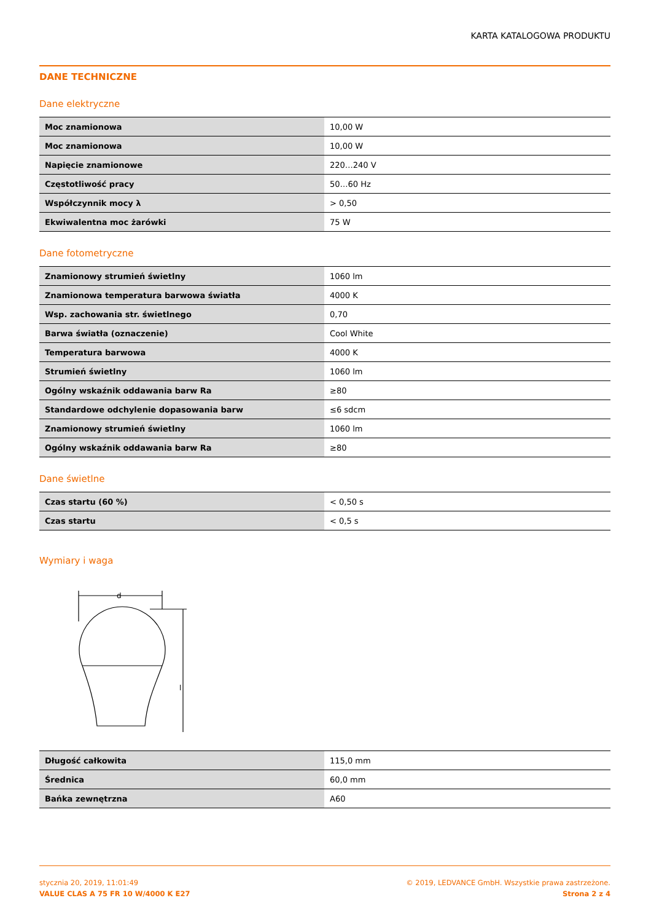KARTA KATALOGOWA PRODUKTU
DANE TECHNICZNE
Dane elektryczne
| Moc znamionowa | 10,00 W |
| Moc znamionowa | 10,00 W |
| Napięcie znamionowe | 220…240 V |
| Częstotliwość pracy | 50…60 Hz |
| Współczynnik mocy λ | > 0,50 |
| Ekwiwalentna moc żarówki | 75 W |
Dane fotometryczne
| Znamionowy strumień świetlny | 1060 lm |
| Znamionowa temperatura barwowa światła | 4000 K |
| Wsp. zachowania str. świetlnego | 0,70 |
| Barwa światła (oznaczenie) | Cool White |
| Temperatura barwowa | 4000 K |
| Strumień świetlny | 1060 lm |
| Ogólny wskaźnik oddawania barw Ra | ≥80 |
| Standardowe odchylenie dopasowania barw | ≤6 sdcm |
| Znamionowy strumień świetlny | 1060 lm |
| Ogólny wskaźnik oddawania barw Ra | ≥80 |
Dane świetlne
| Czas startu (60 %) | < 0,50 s |
| Czas startu | < 0,5 s |
Wymiary i waga
d
l
| Długość całkowita | 115,0 mm |
| Średnica | 60,0 mm |
| Bańka zewnętrzna | A60 |
stycznia 20, 2019, 11:01:49
VALUE CLAS A 75 FR 10 W/4000 K E27
© 2019, LEDVANCE GmbH. Wszystkie prawa zastrzeżone.
Strona 2 z 4